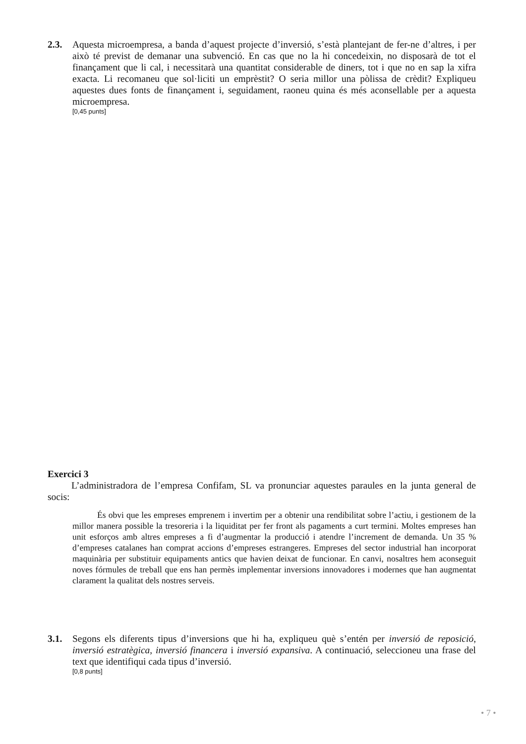2.3. Aquesta microempresa, a banda d’aquest projecte d’inversió, s’està plantejant de fer-ne d’altres, i per això té previst de demanar una subvenció. En cas que no la hi concedeixin, no disposarà de tot el finançament que li cal, i necessitarà una quantitat considerable de diners, tot i que no en sap la xifra exacta. Li recomaneu que sol·liciti un emprèstit? O seria millor una pòlissa de crèdit? Expliqueu aquestes dues fonts de finançament i, seguidament, raoneu quina és més aconsellable per a aquesta microempresa.
[0,45 punts]
Exercici 3
L’administradora de l’empresa Confifam, SL va pronunciar aquestes paraules en la junta general de socis:
És obvi que les empreses emprenem i invertim per a obtenir una rendibilitat sobre l’actiu, i gestionem de la millor manera possible la tresoreria i la liquiditat per fer front als pagaments a curt termini. Moltes empreses han unit esforços amb altres empreses a fi d’augmentar la producció i atendre l’increment de demanda. Un 35 % d’empreses catalanes han comprat accions d’empreses estrangeres. Empreses del sector industrial han incorporat maquinària per substituir equipaments antics que havien deixat de funcionar. En canvi, nosaltres hem aconseguit noves fórmules de treball que ens han permès implementar inversions innovadores i modernes que han augmentat clarament la qualitat dels nostres serveis.
3.1. Segons els diferents tipus d’inversions que hi ha, expliqueu què s’entén per inversió de reposició, inversió estratègica, inversió financera i inversió expansiva. A continuació, seleccioneu una frase del text que identifiqui cada tipus d’inversió.
[0,8 punts]
• 7 •